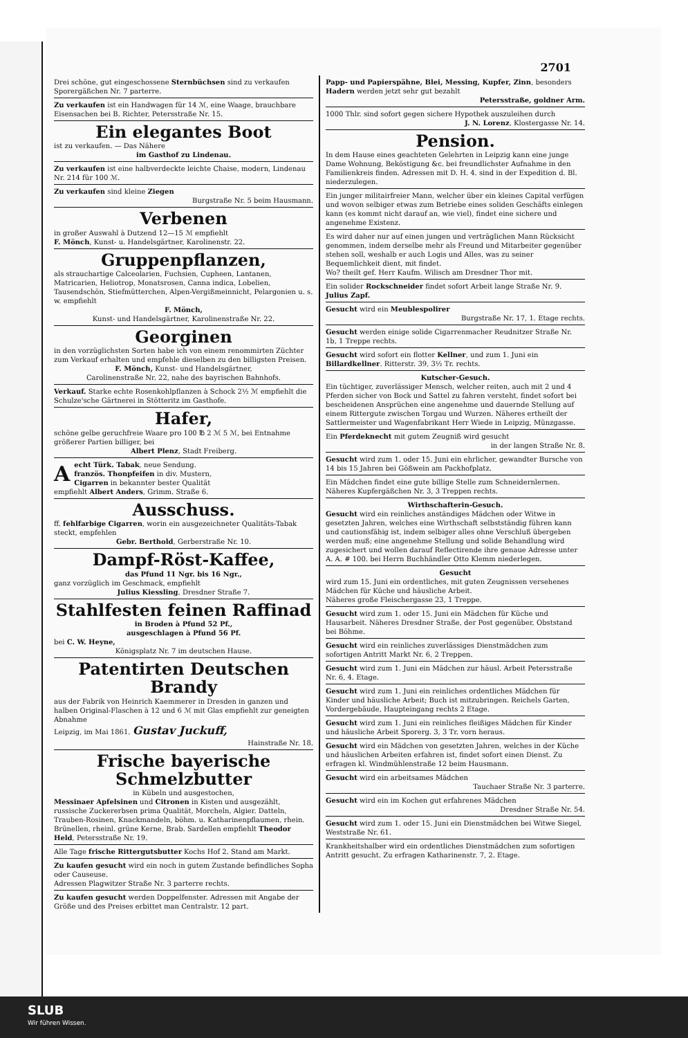2701
Drei schöne, gut eingeschossene Sternbüchsen sind zu verkaufen Sporergäßchen Nr. 7 parterre.
Zu verkaufen ist ein Handwagen für 14 ℳ, eine Waage, brauchbare Eisensachen bei B. Richter, Petersstraße Nr. 15.
Ein elegantes Boot
ist zu verkaufen. — Das Nähere
im Gasthof zu Lindenau.
Zu verkaufen ist eine halbverdeckte leichte Chaise, modern, Lindenau Nr. 214 für 100 ℳ.
Zu verkaufen sind kleine Ziegen
Burgstraße Nr. 5 beim Hausmann.
Verbenen
in großer Auswahl à Dutzend 12—15 ℳ empfiehlt
F. Mönch, Kunst- u. Handelsgärtner, Karolinenstr. 22.
Gruppenpflanzen,
als strauchartige Calceolarien, Fuchsien, Cupheen, Lantanen, Matricarien, Heliotrop, Monatsrosen, Canna indica, Lobelien, Tausendschön, Stiefmütterchen, Alpen-Vergißmeinnicht, Pelargonien u. s. w. empfiehlt
F. Mönch,
Kunst- und Handelsgärtner, Karolinenstraße Nr. 22.
Georginen
in den vorzüglichsten Sorten habe ich von einem renommirten Züchter zum Verkauf erhalten und empfehle dieselben zu den billigsten Preisen.
F. Mönch, Kunst- und Handelsgärtner,
Carolinenstraße Nr. 22, nahe des bayrischen Bahnhofs.
Verkauf. Starke echte Rosenkohlpflanzen à Schock 2½ ℳ empfiehlt die Schulze'sche Gärtnerei in Stötteritz im Gasthofe.
Hafer,
schöne gelbe geruchfreie Waare pro 100 ℔ 2 ℳ 5 ℳ, bei Entnahme größerer Partien billiger, bei
Albert Plenz, Stadt Freiberg.
Aecht Türk. Tabak, neue Sendung.
französ. Thonpfeifen in div. Mustern,
Cigarren in bekannter bester Qualität
empfiehlt Albert Anders, Grimm. Straße 6.
Ausschuss.
ff. fehlfarbige Cigarren, worin ein ausgezeichneter Qualitäts-Tabak steckt, empfehlen
Gebr. Berthold, Gerberstraße Nr. 10.
Dampf-Röst-Kaffee,
das Pfund 11 Ngr. bis 16 Ngr.,
ganz vorzüglich im Geschmack, empfiehlt
Julius Kiessling, Dresdner Straße 7.
Stahlfesten feinen Raffinad
in Broden à Pfund 52 Pf.,
ausgeschlagen à Pfund 56 Pf.
bei C. W. Heyne,
Königsplatz Nr. 7 im deutschen Hause.
Patentirten Deutschen Brandy
aus der Fabrik von Heinrich Kaemmerer in Dresden in ganzen und halben Original-Flaschen à 12 und 6 ℳ mit Glas empfiehlt zur geneigten Abnahme
Leipzig, im Mai 1861. Gustav Juckuff,
Hainstraße Nr. 18.
Frische bayerische Schmelzbutter
in Kübeln und ausgestochen,
Messinaer Apfelsinen und Citronen in Kisten und ausgezählt, russische Zuckererbsen prima Qualität, Morcheln, Algier. Datteln, Trauben-Rosinen, Knackmandeln, böhm. u. Katharinenpflaumen, rhein. Brünellen, rheinl. grüne Kerne, Brab. Sardellen empfiehlt Theodor Held, Petersstraße Nr. 19.
Alle Tage frische Rittergutsbutter Kochs Hof 2. Stand am Markt.
Zu kaufen gesucht wird ein noch in gutem Zustande befindliches Sopha oder Causeuse.
Adressen Plagwitzer Straße Nr. 3 parterre rechts.
Zu kaufen gesucht werden Doppelfenster. Adressen mit Angabe der Größe und des Preises erbittet man Centralstr. 12 part.
Papp- und Papierspähne, Blei, Messing, Kupfer, Zinn, besonders Hadern werden jetzt sehr gut bezahlt
Petersstraße, goldner Arm.
1000 Thlr. sind sofort gegen sichere Hypothek auszuleihen durch
J. N. Lorenz, Klostergasse Nr. 14.
Pension.
In dem Hause eines geachteten Gelehrten in Leipzig kann eine junge Dame Wohnung, Beköstigung &c. bei freundlichster Aufnahme in den Familienkreis finden. Adressen mit D. H. 4. sind in der Expedition d. Bl. niederzulegen.
Ein junger militairfreier Mann, welcher über ein kleines Capital verfügen und wovon selbiger etwas zum Betriebe eines soliden Geschäfts einlegen kann (es kommt nicht darauf an, wie viel), findet eine sichere und angenehme Existenz.
Es wird daher nur auf einen jungen und verträglichen Mann Rücksicht genommen, indem derselbe mehr als Freund und Mitarbeiter gegenüber stehen soll, weshalb er auch Logis und Alles, was zu seiner Bequemlichkeit dient, mit findet.
Wo? theilt gef. Herr Kaufm. Wilisch am Dresdner Thor mit.
Ein solider Rockschneider findet sofort Arbeit lange Straße Nr. 9. Julius Zapf.
Gesucht wird ein Meublespolirer
Burgstraße Nr. 17, 1. Etage rechts.
Gesucht werden einige solide Cigarrenmacher Reudnitzer Straße Nr. 1b, 1 Treppe rechts.
Gesucht wird sofort ein flotter Kellner, und zum 1. Juni ein Billardkellner. Ritterstr. 39, 3½ Tr. rechts.
Kutscher-Gesuch.
Ein tüchtiger, zuverlässiger Mensch, welcher reiten, auch mit 2 und 4 Pferden sicher von Bock und Sattel zu fahren versteht, findet sofort bei bescheidenen Ansprüchen eine angenehme und dauernde Stellung auf einem Rittergute zwischen Torgau und Wurzen. Näheres ertheilt der Sattlermeister und Wagenfabrikant Herr Wiede in Leipzig, Münzgasse.
Ein Pferdeknecht mit gutem Zeugniß wird gesucht
in der langen Straße Nr. 8.
Gesucht wird zum 1. oder 15. Juni ein ehrlicher, gewandter Bursche von 14 bis 15 Jahren bei Gößwein am Packhofplatz.
Ein Mädchen findet eine gute billige Stelle zum Schneidernlernen. Näheres Kupfergäßchen Nr. 3, 3 Treppen rechts.
Wirthschafterin-Gesuch.
Gesucht wird ein reinliches anständiges Mädchen oder Witwe in gesetzten Jahren, welches eine Wirthschaft selbstständig führen kann und cautionsfähig ist, indem selbiger alles ohne Verschluß übergeben werden muß; eine angenehme Stellung und solide Behandlung wird zugesichert und wollen darauf Reflectirende ihre genaue Adresse unter A. A. # 100. bei Herrn Buchhändler Otto Klemm niederlegen.
Gesucht
wird zum 15. Juni ein ordentliches, mit guten Zeugnissen versehenes Mädchen für Küche und häusliche Arbeit.
Näheres große Fleischergasse 23, 1 Treppe.
Gesucht wird zum 1. oder 15. Juni ein Mädchen für Küche und Hausarbeit. Näheres Dresdner Straße, der Post gegenüber, Obststand bei Böhme.
Gesucht wird ein reinliches zuverlässiges Dienstmädchen zum sofortigen Antritt Markt Nr. 6, 2 Treppen.
Gesucht wird zum 1. Juni ein Mädchen zur häusl. Arbeit Petersstraße Nr. 6, 4. Etage.
Gesucht wird zum 1. Juni ein reinliches ordentliches Mädchen für Kinder und häusliche Arbeit; Buch ist mitzubringen. Reichels Garten, Vordergebäude, Haupteingang rechts 2 Etage.
Gesucht wird zum 1. Juni ein reinliches fleißiges Mädchen für Kinder und häusliche Arbeit Sporerg. 3, 3 Tr. vorn heraus.
Gesucht wird ein Mädchen von gesetzten Jahren, welches in der Küche und häuslichen Arbeiten erfahren ist, findet sofort einen Dienst. Zu erfragen kl. Windmühlenstraße 12 beim Hausmann.
Gesucht wird ein arbeitsames Mädchen
Tauchaer Straße Nr. 3 parterre.
Gesucht wird ein im Kochen gut erfahrenes Mädchen
Dresdner Straße Nr. 54.
Gesucht wird zum 1. oder 15. Juni ein Dienstmädchen bei Witwe Siegel, Weststraße Nr. 61.
Krankheitshalber wird ein ordentliches Dienstmädchen zum sofortigen Antritt gesucht. Zu erfragen Katharinenstr. 7, 2. Etage.
SLUB
Wir führen Wissen.